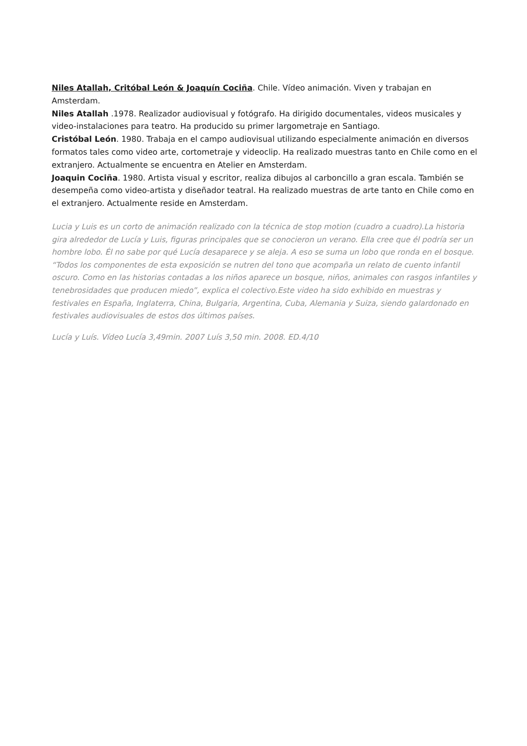Niles Atallah, Critóbal León & Joaquín Cociña. Chile. Vídeo animación. Viven y trabajan en Amsterdam.
Niles Atallah .1978. Realizador audiovisual y fotógrafo. Ha dirigido documentales, videos musicales y video-instalaciones para teatro. Ha producido su primer largometraje en Santiago.
Cristóbal León. 1980. Trabaja en el campo audiovisual utilizando especialmente animación en diversos formatos tales como video arte, cortometraje y videoclip. Ha realizado muestras tanto en Chile como en el extranjero. Actualmente se encuentra en Atelier en Amsterdam.
Joaquin Cociña. 1980. Artista visual y escritor, realiza dibujos al carboncillo a gran escala. También se desempeña como video-artista y diseñador teatral. Ha realizado muestras de arte tanto en Chile como en el extranjero. Actualmente reside en Amsterdam.
Lucia y Luis es un corto de animación realizado con la técnica de stop motion (cuadro a cuadro).La historia gira alrededor de Lucía y Luis, figuras principales que se conocieron un verano. Ella cree que él podría ser un hombre lobo. Él no sabe por qué Lucía desaparece y se aleja. A eso se suma un lobo que ronda en el bosque. “Todos los componentes de esta exposición se nutren del tono que acompaña un relato de cuento infantil oscuro. Como en las historias contadas a los niños aparece un bosque, niños, animales con rasgos infantiles y tenebrosidades que producen miedo”, explica el colectivo.Este video ha sido exhibido en muestras y festivales en España, Inglaterra, China, Bulgaria, Argentina, Cuba, Alemania y Suiza, siendo galardonado en festivales audiovisuales de estos dos últimos países.
Lucía y Luís. Vídeo Lucía 3,49min. 2007 Luís 3,50 min. 2008. ED.4/10